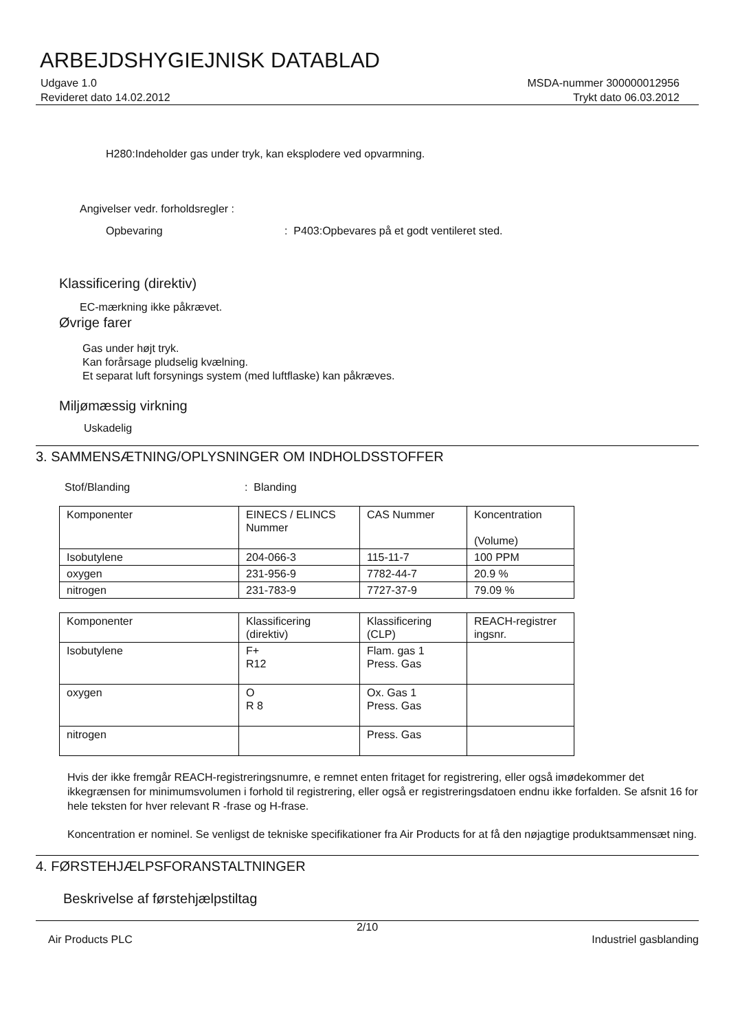ARBEJDSHYGIEJNISK DATABLAD
Udgave 1.0
Revideret dato 14.02.2012
MSDA-nummer 300000012956
Trykt dato 06.03.2012
H280:Indeholder gas under tryk, kan eksplodere ved opvarmning.
Angivelser vedr. forholdsregler :
Opbevaring: P403:Opbevares på et godt ventileret sted.
Klassificering (direktiv)
EC-mærkning ikke påkrævet.
Øvrige farer
Gas under højt tryk.
Kan forårsage pludselig kvælning.
Et separat luft forsynings system (med luftflaske) kan påkræves.
Miljømæssig virkning
Uskadelig
3. SAMMENSÆTNING/OPLYSNINGER OM INDHOLDSSTOFFER
Stof/Blanding: Blanding
| Komponenter | EINECS / ELINCS Nummer | CAS Nummer | Koncentration (Volume) |
| Isobutylene | 204-066-3 | 115-11-7 | 100 PPM |
| oxygen | 231-956-9 | 7782-44-7 | 20.9 % |
| nitrogen | 231-783-9 | 7727-37-9 | 79.09 % |
| Komponenter | Klassificering (direktiv) | Klassificering (CLP) | REACH-registrer ingsnr. |
| Isobutylene | F+ R12 | Flam. gas 1 Press. Gas | |
| oxygen | O R 8 | Ox. Gas 1 Press. Gas | |
| nitrogen | | Press. Gas | |
Hvis der ikke fremgår REACH-registreringsnumre, e remnet enten fritaget for registrering, eller også imødekommer det ikkegrænsen for minimumsvolumen i forhold til registrering, eller også er registreringsdatoen endnu ikke forfalden. Se afsnit 16 for hele teksten for hver relevant R -frase og H-frase.
Koncentration er nominel. Se venligst de tekniske specifikationer fra Air Products for at få den nøjagtige produktsammensæt ning.
4. FØRSTEHJÆLPSFORANSTALTNINGER
Beskrivelse af førstehjælpstiltag
2/10
Air Products PLC Industriel gasblanding